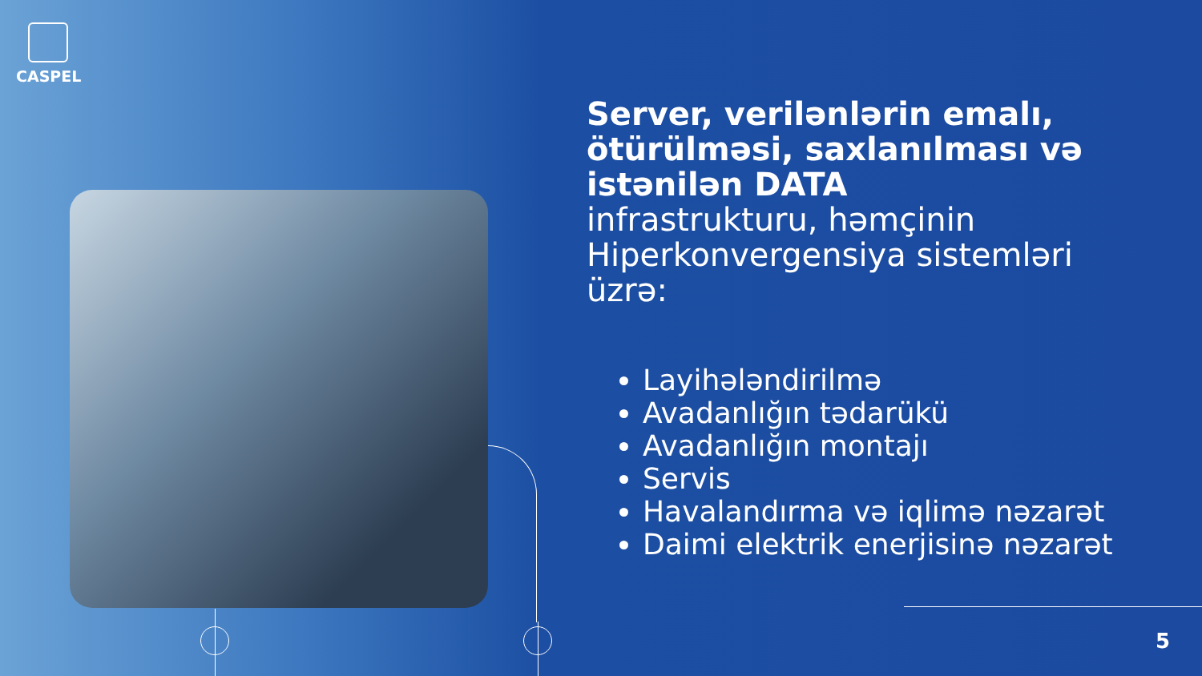CASPEL
Server, verilənlərin emalı, ötürülməsi, saxlanılması və istənilən DATA
infrastrukturu, həmçinin Hiperkonvergensiya sistemləri üzrə:
Layihələndirilmə
Avadanlığın tədarükü
Avadanlığın montajı
Servis
Havalandırma və iqlimə nəzarət
Daimi elektrik enerjisinə nəzarət
5